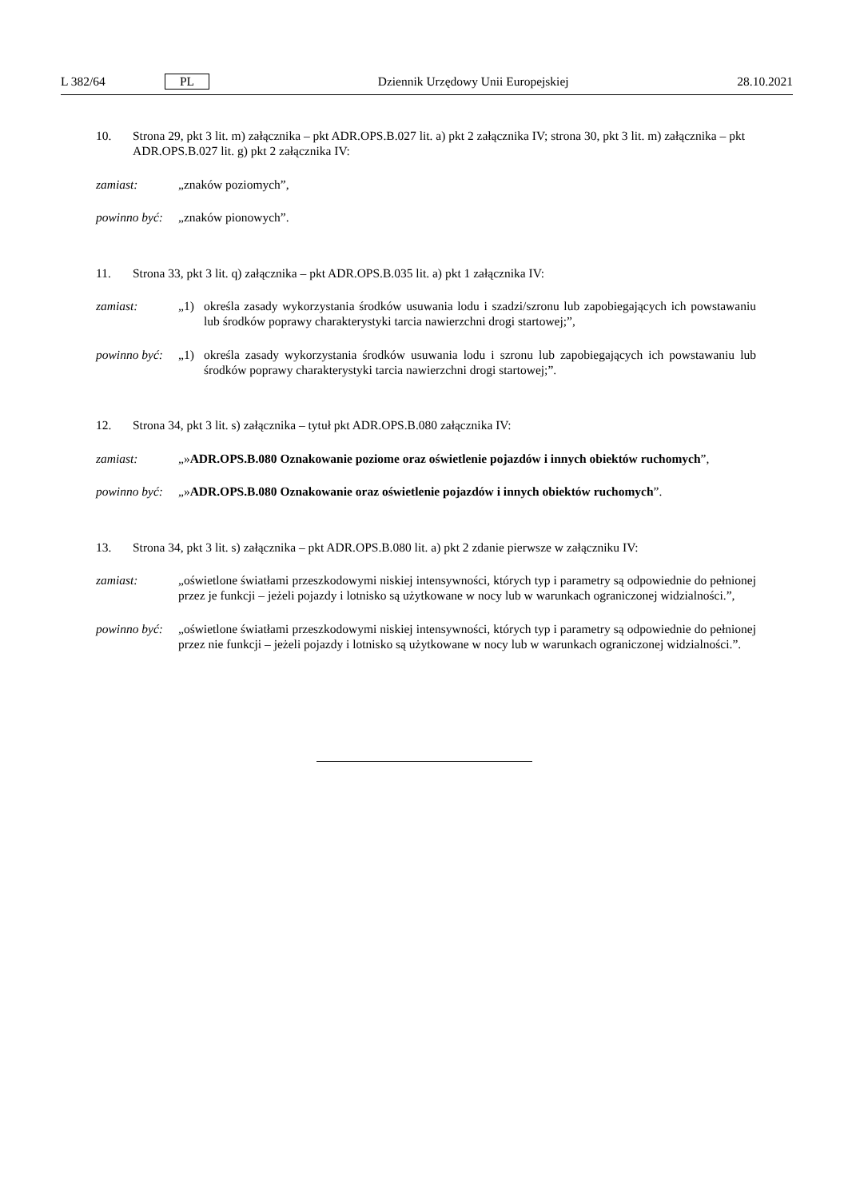L 382/64 PL Dziennik Urzędowy Unii Europejskiej 28.10.2021
10. Strona 29, pkt 3 lit. m) załącznika – pkt ADR.OPS.B.027 lit. a) pkt 2 załącznika IV; strona 30, pkt 3 lit. m) załącznika – pkt ADR.OPS.B.027 lit. g) pkt 2 załącznika IV:
zamiast: „znaków poziomych”,
powinno być:
„znaków pionowych”.
11. Strona 33, pkt 3 lit. q) załącznika – pkt ADR.OPS.B.035 lit. a) pkt 1 załącznika IV:
zamiast: „1) określa zasady wykorzystania środków usuwania lodu i szadzi/szronu lub zapobiegających ich powstawaniu lub środków poprawy charakterystyki tarcia nawierzchni drogi startowej;”,
powinno być:
„1) określa zasady wykorzystania środków usuwania lodu i szronu lub zapobiegających ich powstawaniu lub środków poprawy charakterystyki tarcia nawierzchni drogi startowej;”.
12. Strona 34, pkt 3 lit. s) załącznika – tytuł pkt ADR.OPS.B.080 załącznika IV:
zamiast: „»ADR.OPS.B.080 Oznakowanie poziome oraz oświetlenie pojazdów i innych obiektów ruchomych”,
powinno być:
„»ADR.OPS.B.080 Oznakowanie oraz oświetlenie pojazdów i innych obiektów ruchomych”.
13. Strona 34, pkt 3 lit. s) załącznika – pkt ADR.OPS.B.080 lit. a) pkt 2 zdanie pierwsze w załączniku IV:
zamiast: „oświetlone światłami przeszkodowymi niskiej intensywności, których typ i parametry są odpowiednie do pełnionej przez je funkcji – jeżeli pojazdy i lotnisko są użytkowane w nocy lub w warunkach ograniczonej widzialności.”,
powinno być:
„oświetlone światłami przeszkodowymi niskiej intensywności, których typ i parametry są odpowiednie do pełnionej przez nie funkcji – jeżeli pojazdy i lotnisko są użytkowane w nocy lub w warunkach ograniczonej widzialności.”.